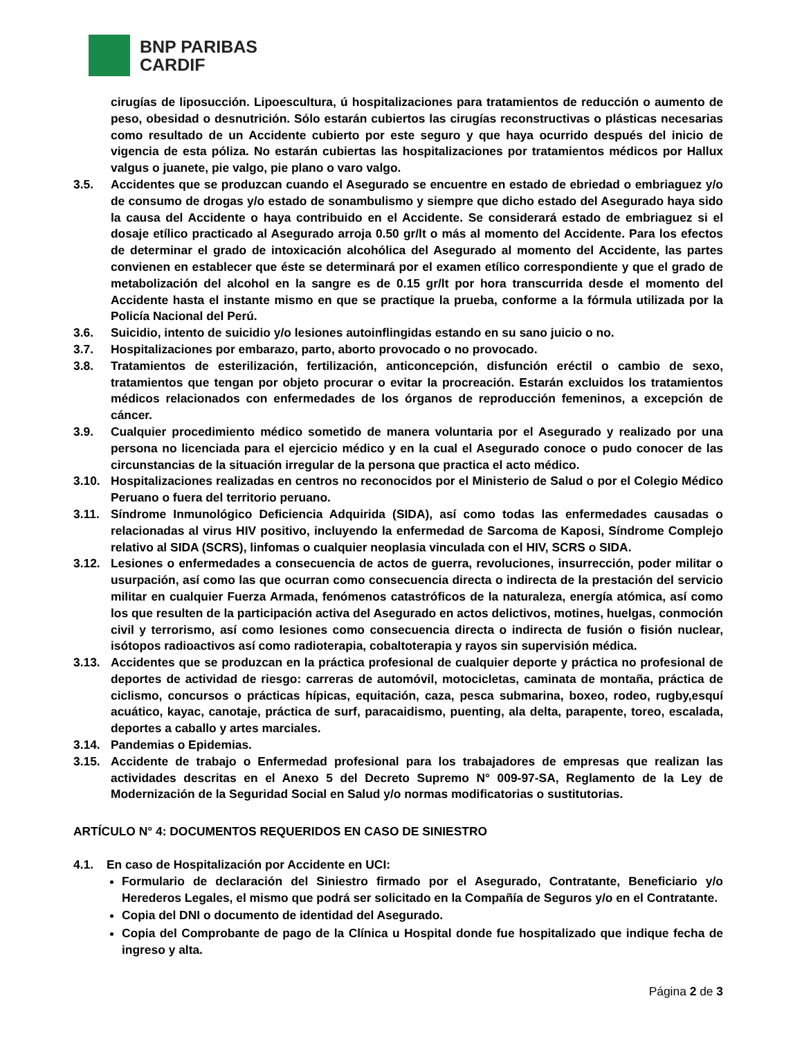BNP PARIBAS
CARDIF
cirugías de liposucción. Lipoescultura, ú hospitalizaciones para tratamientos de reducción o aumento de peso, obesidad o desnutrición. Sólo estarán cubiertos las cirugías reconstructivas o plásticas necesarias como resultado de un Accidente cubierto por este seguro y que haya ocurrido después del inicio de vigencia de esta póliza. No estarán cubiertas las hospitalizaciones por tratamientos médicos por Hallux valgus o juanete, pie valgo, pie plano o varo valgo.
3.5. Accidentes que se produzcan cuando el Asegurado se encuentre en estado de ebriedad o embriaguez y/o de consumo de drogas y/o estado de sonambulismo y siempre que dicho estado del Asegurado haya sido la causa del Accidente o haya contribuido en el Accidente. Se considerará estado de embriaguez si el dosaje etílico practicado al Asegurado arroja 0.50 gr/lt o más al momento del Accidente. Para los efectos de determinar el grado de intoxicación alcohólica del Asegurado al momento del Accidente, las partes convienen en establecer que éste se determinará por el examen etílico correspondiente y que el grado de metabolización del alcohol en la sangre es de 0.15 gr/lt por hora transcurrida desde el momento del Accidente hasta el instante mismo en que se practique la prueba, conforme a la fórmula utilizada por la Policía Nacional del Perú.
3.6. Suicidio, intento de suicidio y/o lesiones autoinflingidas estando en su sano juicio o no.
3.7. Hospitalizaciones por embarazo, parto, aborto provocado o no provocado.
3.8. Tratamientos de esterilización, fertilización, anticoncepción, disfunción eréctil o cambio de sexo, tratamientos que tengan por objeto procurar o evitar la procreación. Estarán excluidos los tratamientos médicos relacionados con enfermedades de los órganos de reproducción femeninos, a excepción de cáncer.
3.9. Cualquier procedimiento médico sometido de manera voluntaria por el Asegurado y realizado por una persona no licenciada para el ejercicio médico y en la cual el Asegurado conoce o pudo conocer de las circunstancias de la situación irregular de la persona que practica el acto médico.
3.10. Hospitalizaciones realizadas en centros no reconocidos por el Ministerio de Salud o por el Colegio Médico Peruano o fuera del territorio peruano.
3.11. Síndrome Inmunológico Deficiencia Adquirida (SIDA), así como todas las enfermedades causadas o relacionadas al virus HIV positivo, incluyendo la enfermedad de Sarcoma de Kaposi, Síndrome Complejo relativo al SIDA (SCRS), linfomas o cualquier neoplasia vinculada con el HIV, SCRS o SIDA.
3.12. Lesiones o enfermedades a consecuencia de actos de guerra, revoluciones, insurrección, poder militar o usurpación, así como las que ocurran como consecuencia directa o indirecta de la prestación del servicio militar en cualquier Fuerza Armada, fenómenos catastróficos de la naturaleza, energía atómica, así como los que resulten de la participación activa del Asegurado en actos delictivos, motines, huelgas, conmoción civil y terrorismo, así como lesiones como consecuencia directa o indirecta de fusión o fisión nuclear, isótopos radioactivos así como radioterapia, cobaltoterapia y rayos sin supervisión médica.
3.13. Accidentes que se produzcan en la práctica profesional de cualquier deporte y práctica no profesional de deportes de actividad de riesgo: carreras de automóvil, motocicletas, caminata de montaña, práctica de ciclismo, concursos o prácticas hípicas, equitación, caza, pesca submarina, boxeo, rodeo, rugby,esquí acuático, kayac, canotaje, práctica de surf, paracaidismo, puenting, ala delta, parapente, toreo, escalada, deportes a caballo y artes marciales.
3.14. Pandemias o Epidemias.
3.15. Accidente de trabajo o Enfermedad profesional para los trabajadores de empresas que realizan las actividades descritas en el Anexo 5 del Decreto Supremo N° 009-97-SA, Reglamento de la Ley de Modernización de la Seguridad Social en Salud y/o normas modificatorias o sustitutorias.
ARTÍCULO N° 4: DOCUMENTOS REQUERIDOS EN CASO DE SINIESTRO
4.1. En caso de Hospitalización por Accidente en UCI:
Formulario de declaración del Siniestro firmado por el Asegurado, Contratante, Beneficiario y/o Herederos Legales, el mismo que podrá ser solicitado en la Compañía de Seguros y/o en el Contratante.
Copia del DNI o documento de identidad del Asegurado.
Copia del Comprobante de pago de la Clínica u Hospital donde fue hospitalizado que indique fecha de ingreso y alta.
Página 2 de 3